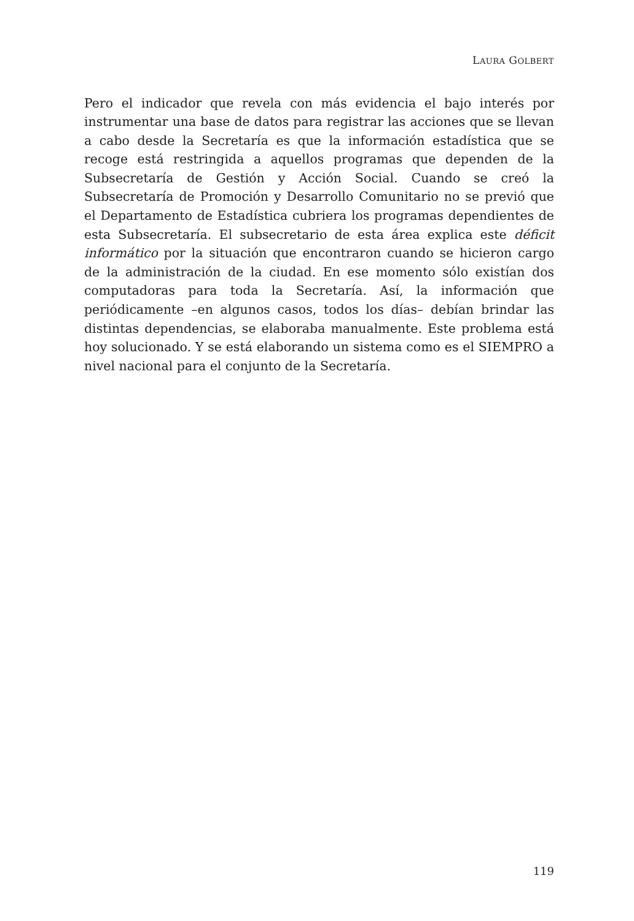LAURA GOLBERT
Pero el indicador que revela con más evidencia el bajo interés por instrumentar una base de datos para registrar las acciones que se llevan a cabo desde la Secretaría es que la información estadística que se recoge está restringida a aquellos programas que dependen de la Subsecretaría de Gestión y Acción Social. Cuando se creó la Subsecretaría de Promoción y Desarrollo Comunitario no se previó que el Departamento de Estadística cubriera los programas dependientes de esta Subsecretaría. El subsecretario de esta área explica este déficit informático por la situación que encontraron cuando se hicieron cargo de la administración de la ciudad. En ese momento sólo existían dos computadoras para toda la Secretaría. Así, la información que periódicamente –en algunos casos, todos los días– debían brindar las distintas dependencias, se elaboraba manualmente. Este problema está hoy solucionado. Y se está elaborando un sistema como es el SIEMPRO a nivel nacional para el conjunto de la Secretaría.
119